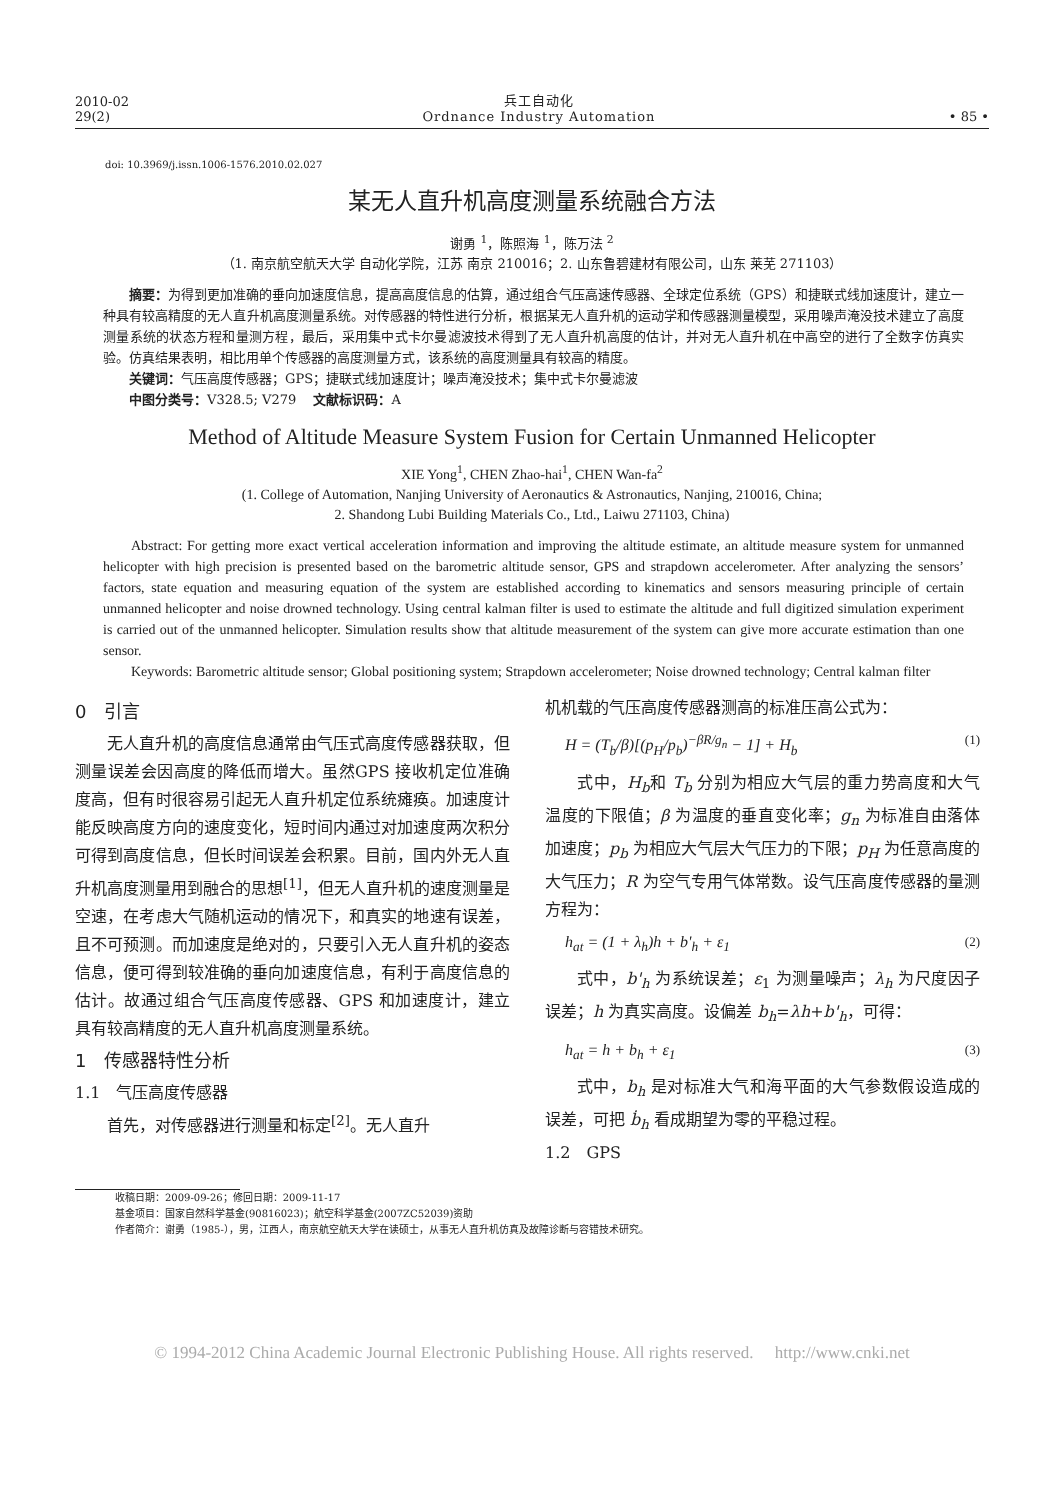2010-02
29(2)
兵工自动化
Ordnance Industry Automation
• 85 •
doi: 10.3969/j.issn.1006-1576.2010.02.027
某无人直升机高度测量系统融合方法
谢勇 <sup>1</sup>，陈照海 <sup>1</sup>，陈万法 <sup>2</sup>
（1. 南京航空航天大学 自动化学院，江苏 南京 210016；2. 山东鲁碧建材有限公司，山东 莱芜 271103）
摘要：为得到更加准确的垂向加速度信息，提高高度信息的估算，通过组合气压高速传感器、全球定位系统（GPS）和捷联式线加速度计，建立一种具有较高精度的无人直升机高度测量系统。对传感器的特性进行分析，根据某无人直升机的运动学和传感器测量模型，采用噪声淹没技术建立了高度测量系统的状态方程和量测方程，最后，采用集中式卡尔曼滤波技术得到了无人直升机高度的估计，并对无人直升机在中高空的进行了全数字仿真实验。仿真结果表明，相比用单个传感器的高度测量方式，该系统的高度测量具有较高的精度。
关键词：气压高度传感器；GPS；捷联式线加速度计；噪声淹没技术；集中式卡尔曼滤波
中图分类号：V328.5; V279　 文献标识码：A
Method of Altitude Measure System Fusion for Certain Unmanned Helicopter
XIE Yong<sup>1</sup>, CHEN Zhao-hai<sup>1</sup>, CHEN Wan-fa<sup>2</sup>
(1. College of Automation, Nanjing University of Aeronautics & Astronautics, Nanjing, 210016, China;
2. Shandong Lubi Building Materials Co., Ltd., Laiwu 271103, China)
Abstract: For getting more exact vertical acceleration information and improving the altitude estimate, an altitude measure system for unmanned helicopter with high precision is presented based on the barometric altitude sensor, GPS and strapdown accelerometer. After analyzing the sensors’ factors, state equation and measuring equation of the system are established according to kinematics and sensors measuring principle of certain unmanned helicopter and noise drowned technology. Using central kalman filter is used to estimate the altitude and full digitized simulation experiment is carried out of the unmanned helicopter. Simulation results show that altitude measurement of the system can give more accurate estimation than one sensor.
Keywords: Barometric altitude sensor; Global positioning system; Strapdown accelerometer; Noise drowned technology; Central kalman filter
0　引言
无人直升机的高度信息通常由气压式高度传感器获取，但测量误差会因高度的降低而增大。虽然GPS 接收机定位准确度高，但有时很容易引起无人直升机定位系统瘫痪。加速度计能反映高度方向的速度变化，短时间内通过对加速度两次积分可得到高度信息，但长时间误差会积累。目前，国内外无人直升机高度测量用到融合的思想<sup>[1]</sup>，但无人直升机的速度测量是空速，在考虑大气随机运动的情况下，和真实的地速有误差，且不可预测。而加速度是绝对的，只要引入无人直升机的姿态信息，便可得到较准确的垂向加速度信息，有利于高度信息的估计。故通过组合气压高度传感器、GPS 和加速度计，建立具有较高精度的无人直升机高度测量系统。
1　传感器特性分析
1.1　气压高度传感器
首先，对传感器进行测量和标定<sup>[2]</sup>。无人直升
机机载的气压高度传感器测高的标准压高公式为：
H = (T<sub>b</sub>/β)[(p<sub>H</sub>/p<sub>b</sub>)<sup>−βR/g<sub>n</sub></sup> − 1] + H<sub>b</sub> (1)
式中，H<sub>b</sub>和 T<sub>b</sub> 分别为相应大气层的重力势高度和大气温度的下限值；β 为温度的垂直变化率；g<sub>n</sub> 为标准自由落体加速度；p<sub>b</sub> 为相应大气层大气压力的下限；p<sub>H</sub> 为任意高度的大气压力；R 为空气专用气体常数。设气压高度传感器的量测方程为：
h<sub>at</sub> = (1 + λ<sub>h</sub>)h + b'<sub>h</sub> + ε<sub>1</sub> (2)
式中，b'<sub>h</sub> 为系统误差；ε<sub>1</sub> 为测量噪声；λ<sub>h</sub> 为尺度因子误差；h 为真实高度。设偏差 b<sub>h</sub>=λh+b'<sub>h</sub>，可得：
h<sub>at</sub> = h + b<sub>h</sub> + ε<sub>1</sub> (3)
式中，b<sub>h</sub> 是对标准大气和海平面的大气参数假设造成的误差，可把 ḃ<sub>h</sub> 看成期望为零的平稳过程。
1.2　GPS
收稿日期：2009-09-26；修回日期：2009-11-17
基金项目：国家自然科学基金(90816023)；航空科学基金(2007ZC52039)资助
作者简介：谢勇（1985-），男，江西人，南京航空航天大学在读硕士，从事无人直升机仿真及故障诊断与容错技术研究。
© 1994-2012 China Academic Journal Electronic Publishing House. All rights reserved.　 http://www.cnki.net